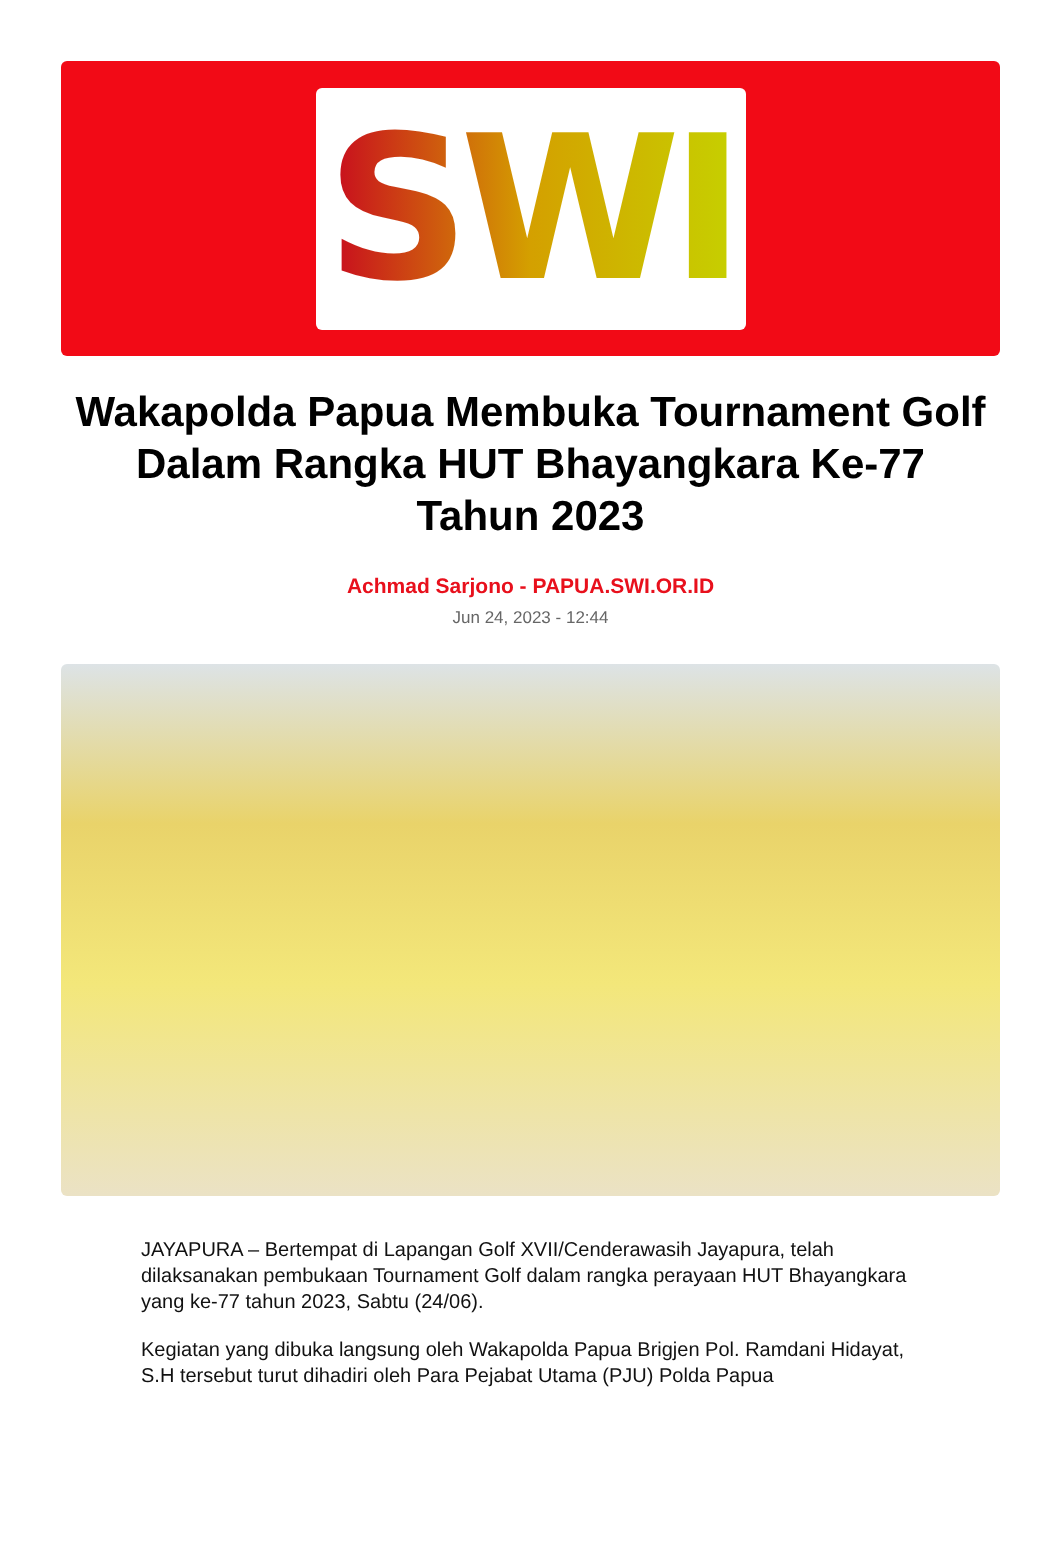SWI
Wakapolda Papua Membuka Tournament Golf Dalam Rangka HUT Bhayangkara Ke-77 Tahun 2023
Achmad Sarjono - PAPUA.SWI.OR.ID
Jun 24, 2023 - 12:44
JAYAPURA – Bertempat di Lapangan Golf XVII/Cenderawasih Jayapura, telah dilaksanakan pembukaan Tournament Golf dalam rangka perayaan HUT Bhayangkara yang ke-77 tahun 2023, Sabtu (24/06).
Kegiatan yang dibuka langsung oleh Wakapolda Papua Brigjen Pol. Ramdani Hidayat, S.H tersebut turut dihadiri oleh Para Pejabat Utama (PJU) Polda Papua